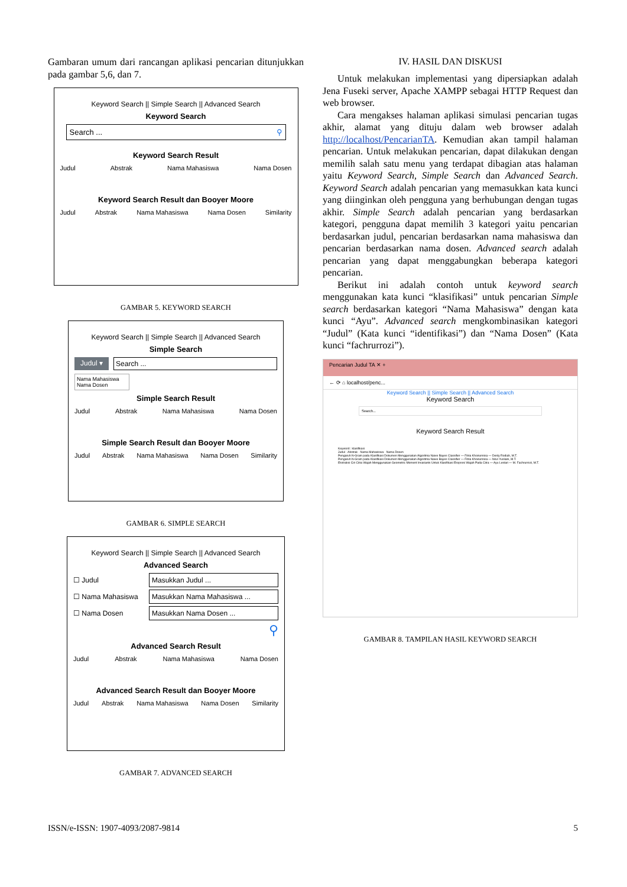Gambaran umum dari rancangan aplikasi pencarian ditunjukkan pada gambar 5,6, dan 7.
Keyword Search || Simple Search || Advanced Search
Keyword Search
Search ... ⚲
Keyword Search Result
Judul Abstrak Nama Mahasiswa Nama Dosen
Keyword Search Result dan Booyer Moore
Judul Abstrak Nama Mahasiswa Nama Dosen Similarity
GAMBAR 5. KEYWORD SEARCH
Keyword Search || Simple Search || Advanced Search
Simple Search
Judul ▾ Search ...
Nama Mahasiswa
Nama Dosen
Simple Search Result
Judul Abstrak Nama Mahasiswa Nama Dosen
Simple Search Result dan Booyer Moore
Judul Abstrak Nama Mahasiswa Nama Dosen Similarity
GAMBAR 6. SIMPLE SEARCH
Keyword Search || Simple Search || Advanced Search
Advanced Search
☐ Judul
Masukkan Judul ...
☐ Nama Mahasiswa
Masukkan Nama Mahasiswa ...
☐ Nama Dosen
Masukkan Nama Dosen ...
⚲
Advanced Search Result
Judul Abstrak Nama Mahasiswa Nama Dosen
Advanced Search Result dan Booyer Moore
Judul Abstrak Nama Mahasiswa Nama Dosen Similarity
GAMBAR 7. ADVANCED SEARCH
IV. HASIL DAN DISKUSI
Untuk melakukan implementasi yang dipersiapkan adalah Jena Fuseki server, Apache XAMPP sebagai HTTP Request dan web browser.
Cara mengakses halaman aplikasi simulasi pencarian tugas akhir, alamat yang dituju dalam web browser adalah http://localhost/PencarianTA. Kemudian akan tampil halaman pencarian. Untuk melakukan pencarian, dapat dilakukan dengan memilih salah satu menu yang terdapat dibagian atas halaman yaitu Keyword Search, Simple Search dan Advanced Search. Keyword Search adalah pencarian yang memasukkan kata kunci yang diinginkan oleh pengguna yang berhubungan dengan tugas akhir. Simple Search adalah pencarian yang berdasarkan kategori, pengguna dapat memilih 3 kategori yaitu pencarian berdasarkan judul, pencarian berdasarkan nama mahasiswa dan pencarian berdasarkan nama dosen. Advanced search adalah pencarian yang dapat menggabungkan beberapa kategori pencarian.
Berikut ini adalah contoh untuk keyword search menggunakan kata kunci “klasifikasi” untuk pencarian Simple search berdasarkan kategori “Nama Mahasiswa” dengan kata kunci “Ayu”. Advanced search mengkombinasikan kategori “Judul” (Kata kunci “identifikasi”) dan “Nama Dosen” (Kata kunci “fachrurrozi”).
Pencarian Judul TA ✕ +
← ⟳ ⌂ localhost/penc...
Keyword Search || Simple Search || Advanced Search
Keyword Search
Search...
Keyword Search Result
Keyword : klasifikasi
Judul · Abstrak · Nama Mahasiswa · Nama Dosen
Pengaruh N-Gram pada Klasifikasi Dokumen Menggunakan Algoritma Naive Bayes Classifier — Fitria Khoirunnisa — Desty Rodiah, M.T.
Pengaruh N-Gram pada Klasifikasi Dokumen Menggunakan Algoritma Naive Bayes Classifier — Fitria Khoirunnisa — Novi Yusliani, M.T.
Ekstraksi Ciri Citra Wajah Menggunakan Geometric Moment Invariants Untuk Klasifikasi Ekspresi Wajah Pada Citra — Ayu Lestari — M. Fachrurrozi, M.T.
GAMBAR 8. TAMPILAN HASIL KEYWORD SEARCH
ISSN/e-ISSN: 1907-4093/2087-9814 5